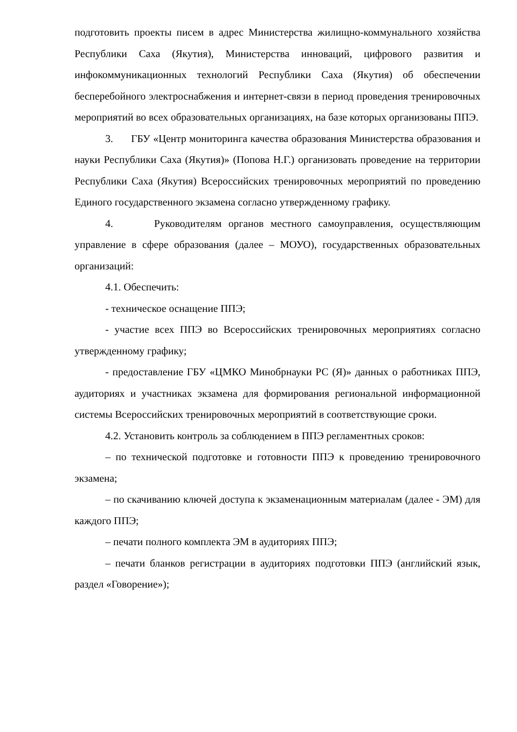подготовить проекты писем в адрес Министерства жилищно-коммунального хозяйства Республики Саха (Якутия), Министерства инноваций, цифрового развития и инфокоммуникационных технологий Республики Саха (Якутия) об обеспечении бесперебойного электроснабжения и интернет-связи в период проведения тренировочных мероприятий во всех образовательных организациях, на базе которых организованы ППЭ.
3. ГБУ «Центр мониторинга качества образования Министерства образования и науки Республики Саха (Якутия)» (Попова Н.Г.) организовать проведение на территории Республики Саха (Якутия) Всероссийских тренировочных мероприятий по проведению Единого государственного экзамена согласно утвержденному графику.
4. Руководителям органов местного самоуправления, осуществляющим управление в сфере образования (далее – МОУО), государственных образовательных организаций:
4.1. Обеспечить:
- техническое оснащение ППЭ;
- участие всех ППЭ во Всероссийских тренировочных мероприятиях согласно утвержденному графику;
- предоставление ГБУ «ЦМКО Минобрнауки РС (Я)» данных о работниках ППЭ, аудиториях и участниках экзамена для формирования региональной информационной системы Всероссийских тренировочных мероприятий в соответствующие сроки.
4.2. Установить контроль за соблюдением в ППЭ регламентных сроков:
– по технической подготовке и готовности ППЭ к проведению тренировочного экзамена;
– по скачиванию ключей доступа к экзаменационным материалам (далее - ЭМ) для каждого ППЭ;
– печати полного комплекта ЭМ в аудиториях ППЭ;
– печати бланков регистрации в аудиториях подготовки ППЭ (английский язык, раздел «Говорение»);